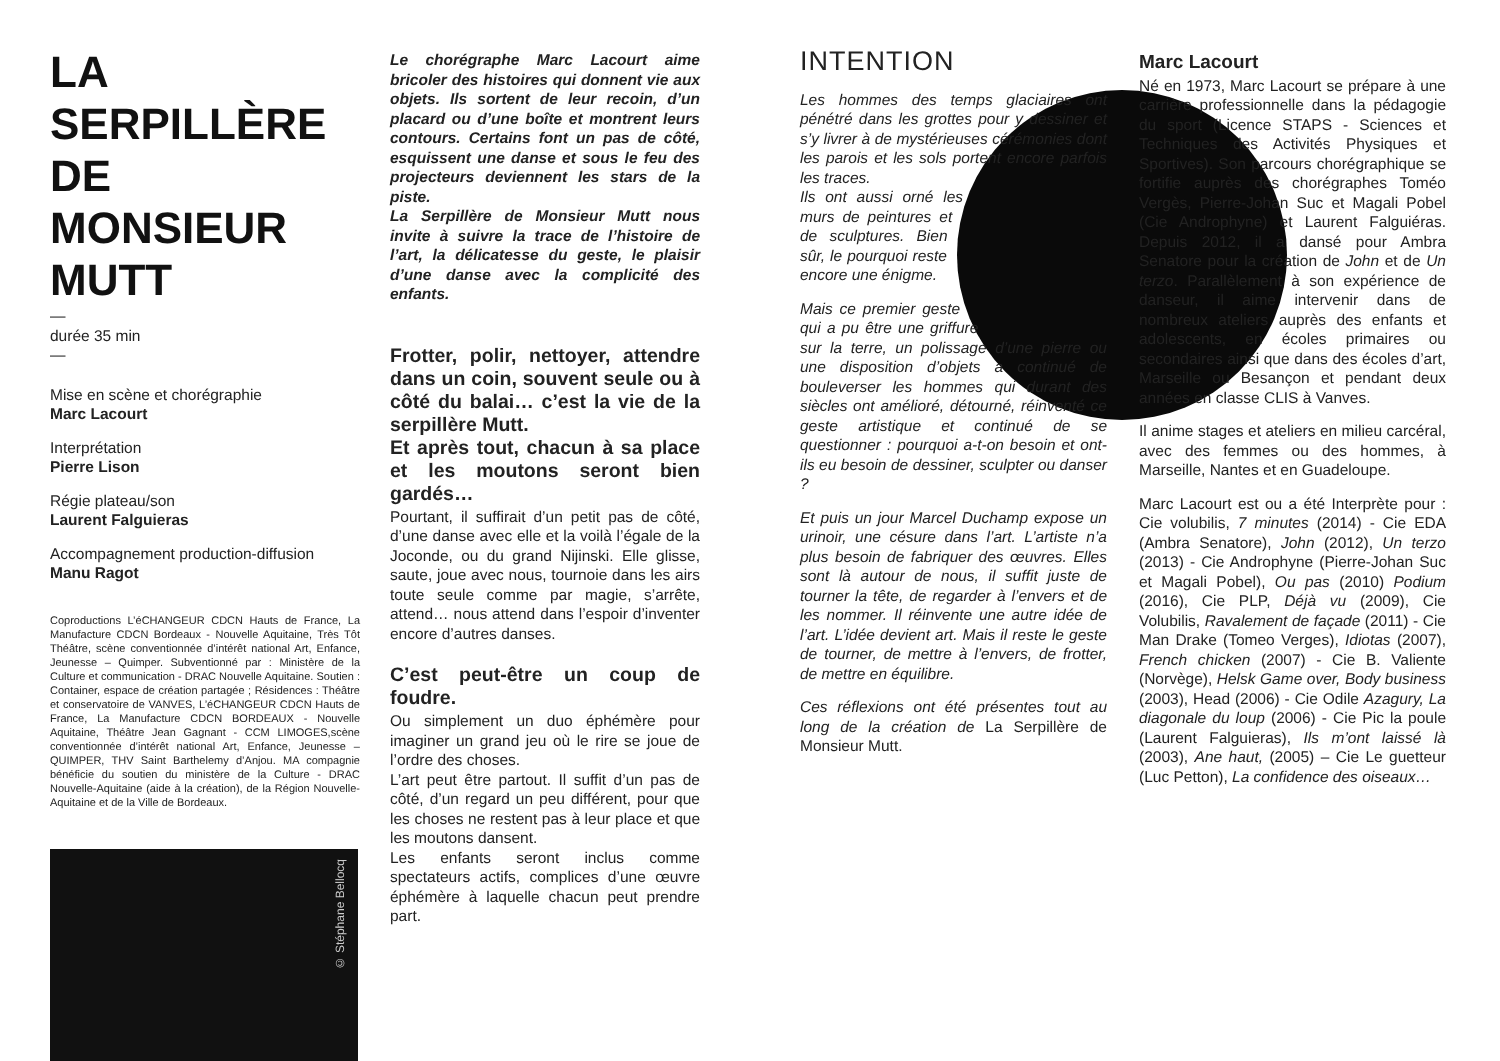LA SERPILLÈRE DE MONSIEUR MUTT
—
durée 35 min
—
Mise en scène et chorégraphie
Marc Lacourt
Interprétation
Pierre Lison
Régie plateau/son
Laurent Falguieras
Accompagnement production-diffusion
Manu Ragot
Coproductions L’éCHANGEUR CDCN Hauts de France, La Manufacture CDCN Bordeaux - Nouvelle Aquitaine, Très Tôt Théâtre, scène conventionnée d’intérêt national Art, Enfance, Jeunesse – Quimper. Subventionné par : Ministère de la Culture et communication - DRAC Nouvelle Aquitaine. Soutien : Container, espace de création partagée ; Résidences : Théâtre et conservatoire de VANVES, L’éCHANGEUR CDCN Hauts de France, La Manufacture CDCN BORDEAUX - Nouvelle Aquitaine, Théâtre Jean Gagnant - CCM LIMOGES,scène conventionnée d’intérêt national Art, Enfance, Jeunesse – QUIMPER, THV Saint Barthelemy d’Anjou. MA compagnie bénéficie du soutien du ministère de la Culture - DRAC Nouvelle-Aquitaine (aide à la création), de la Région Nouvelle-Aquitaine et de la Ville de Bordeaux.
© Stéphane Bellocq
Le chorégraphe Marc Lacourt aime bricoler des histoires qui donnent vie aux objets. Ils sortent de leur recoin, d’un placard ou d’une boîte et montrent leurs contours. Certains font un pas de côté, esquissent une danse et sous le feu des projecteurs deviennent les stars de la piste.
La Serpillère de Monsieur Mutt nous invite à suivre la trace de l’histoire de l’art, la délicatesse du geste, le plaisir d’une danse avec la complicité des enfants.
Frotter, polir, nettoyer, attendre dans un coin, souvent seule ou à côté du balai… c’est la vie de la serpillère Mutt.
Et après tout, chacun à sa place et les moutons seront bien gardés…
Pourtant, il suffirait d’un petit pas de côté, d’une danse avec elle et la voilà l’égale de la Joconde, ou du grand Nijinski. Elle glisse, saute, joue avec nous, tournoie dans les airs toute seule comme par magie, s’arrête, attend… nous attend dans l’espoir d’inventer encore d’autres danses.
C’est peut-être un coup de foudre.
Ou simplement un duo éphémère pour imaginer un grand jeu où le rire se joue de l’ordre des choses.
L’art peut être partout. Il suffit d’un pas de côté, d’un regard un peu différent, pour que les choses ne restent pas à leur place et que les moutons dansent.
Les enfants seront inclus comme spectateurs actifs, complices d’une œuvre éphémère à laquelle chacun peut prendre part.
INTENTION
Les hommes des temps glaciaires ont pénétré dans les grottes pour y dessiner et s’y livrer à de mystérieuses cérémonies dont les parois et les sols portent encore parfois les traces.
Ils ont aussi orné les murs de peintures et de sculptures. Bien sûr, le pourquoi reste encore une énigme.
Mais ce premier geste qui a pu être une griffure sur la terre, un polissage d’une pierre ou une disposition d’objets a continué de bouleverser les hommes qui durant des siècles ont amélioré, détourné, réinventé ce geste artistique et continué de se questionner : pourquoi a-t-on besoin et ont-ils eu besoin de dessiner, sculpter ou danser ?
Et puis un jour Marcel Duchamp expose un urinoir, une césure dans l’art. L’artiste n’a plus besoin de fabriquer des œuvres. Elles sont là autour de nous, il suffit juste de tourner la tête, de regarder à l’envers et de les nommer. Il réinvente une autre idée de l’art. L’idée devient art. Mais il reste le geste de tourner, de mettre à l’envers, de frotter, de mettre en équilibre.
Ces réflexions ont été présentes tout au long de la création de La Serpillère de Monsieur Mutt.
Marc Lacourt
Né en 1973, Marc Lacourt se prépare à une carrière professionnelle dans la pédagogie du sport (Licence STAPS - Sciences et Techniques des Activités Physiques et Sportives). Son parcours chorégraphique se fortifie auprès des chorégraphes Toméo Vergès, Pierre-Johan Suc et Magali Pobel (Cie Androphyne) et Laurent Falguiéras. Depuis 2012, il a dansé pour Ambra Senatore pour la création de John et de Un terzo. Parallèlement à son expérience de danseur, il aime intervenir dans de nombreux ateliers auprès des enfants et adolescents, en écoles primaires ou secondaires ainsi que dans des écoles d’art, Marseille ou Besançon et pendant deux années en classe CLIS à Vanves.
Il anime stages et ateliers en milieu carcéral, avec des femmes ou des hommes, à Marseille, Nantes et en Guadeloupe.
Marc Lacourt est ou a été Interprète pour : Cie volubilis, 7 minutes (2014) - Cie EDA (Ambra Senatore), John (2012), Un terzo (2013) - Cie Androphyne (Pierre-Johan Suc et Magali Pobel), Ou pas (2010) Podium (2016), Cie PLP, Déjà vu (2009), Cie Volubilis, Ravalement de façade (2011) - Cie Man Drake (Tomeo Verges), Idiotas (2007), French chicken (2007) - Cie B. Valiente (Norvège), Helsk Game over, Body business (2003), Head (2006) - Cie Odile Azagury, La diagonale du loup (2006) - Cie Pic la poule (Laurent Falguieras), Ils m’ont laissé là (2003), Ane haut, (2005) – Cie Le guetteur (Luc Petton), La confidence des oiseaux…